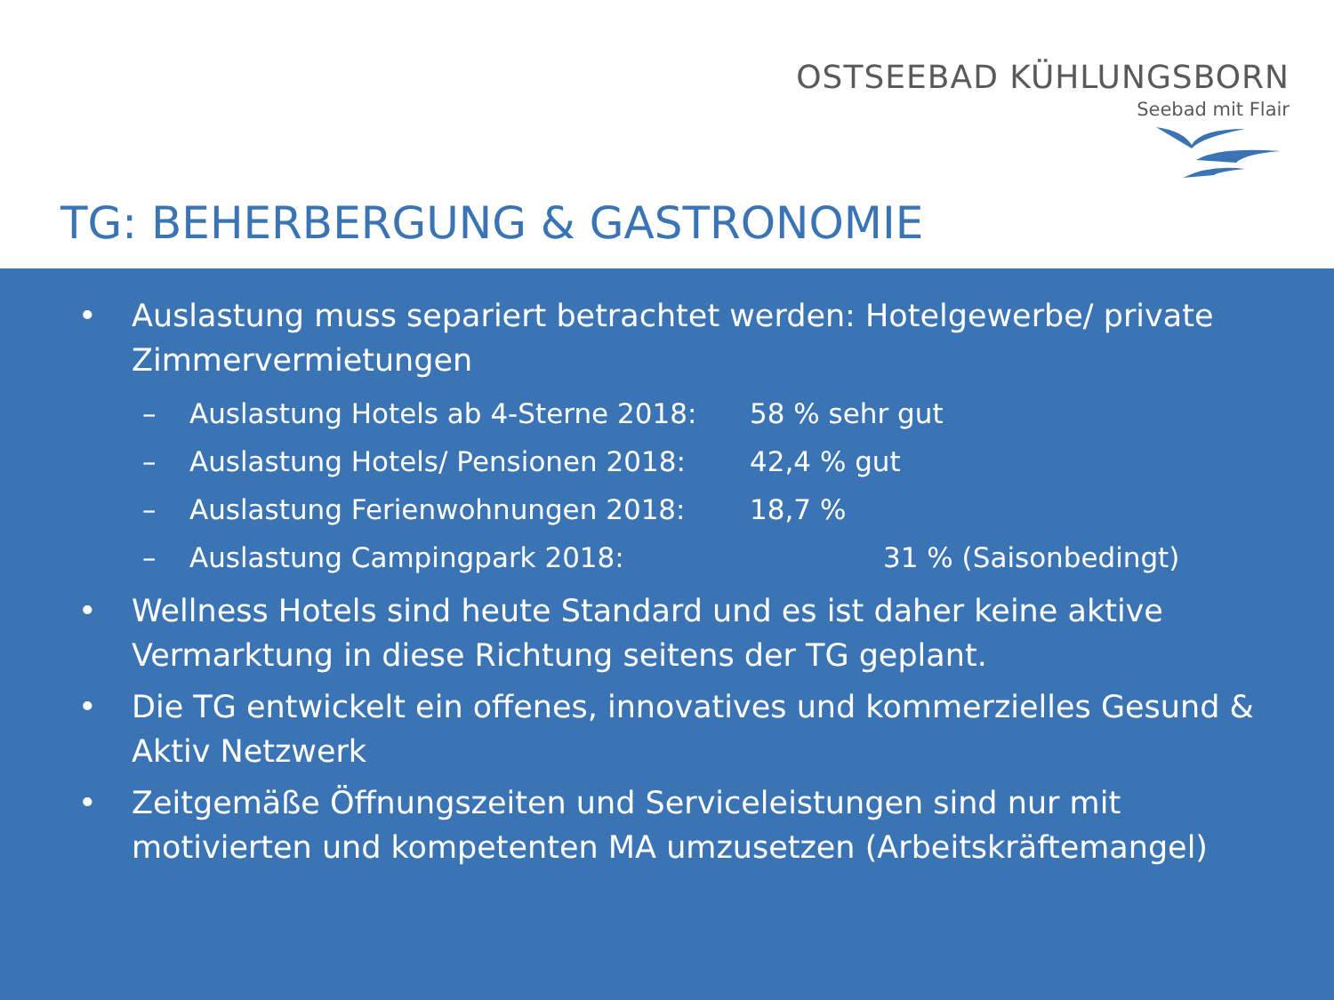OSTSEEBAD KÜHLUNGSBORN
Seebad mit Flair
TG: BEHERBERGUNG & GASTRONOMIE
• Auslastung muss separiert betrachtet werden: Hotelgewerbe/ private Zimmervermietungen
– Auslastung Hotels ab 4-Sterne 2018: 58 % sehr gut
– Auslastung Hotels/ Pensionen 2018: 42,4 % gut
– Auslastung Ferienwohnungen 2018: 18,7 %
– Auslastung Campingpark 2018: 31 % (Saisonbedingt)
• Wellness Hotels sind heute Standard und es ist daher keine aktive Vermarktung in diese Richtung seitens der TG geplant.
• Die TG entwickelt ein offenes, innovatives und kommerzielles Gesund & Aktiv Netzwerk
• Zeitgemäße Öffnungszeiten und Serviceleistungen sind nur mit motivierten und kompetenten MA umzusetzen (Arbeitskräftemangel)